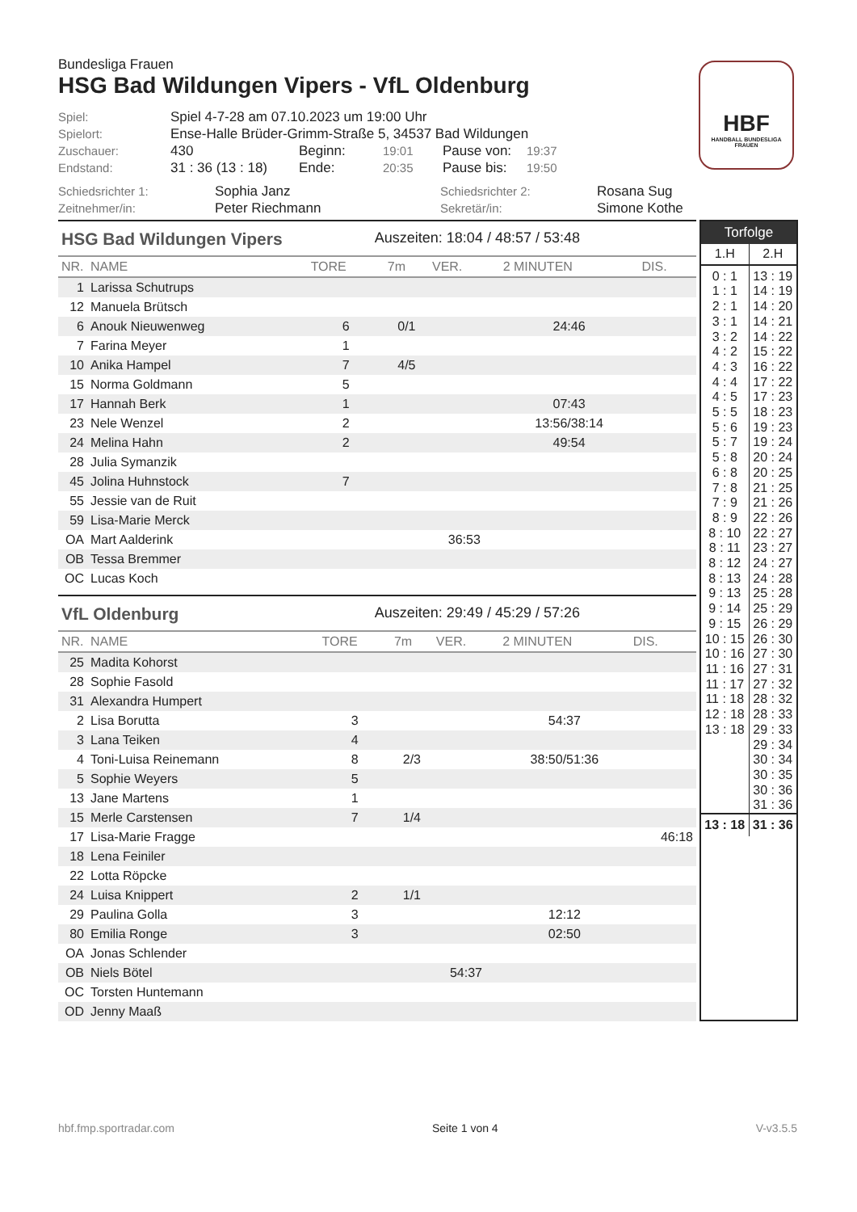HBF
HANDBALL BUNDESLIGA FRAUEN
Bundesliga Frauen
HSG Bad Wildungen Vipers - VfL Oldenburg
| Spiel: | Spiel 4-7-28 am 07.10.2023 um 19:00 Uhr | | | | |
| Spielort: | Ense-Halle Brüder-Grimm-Straße 5, 34537 Bad Wildungen | | | | |
| Zuschauer: | 430 | Beginn: | 19:01 | Pause von: | 19:37 |
| Endstand: | 31 : 36 (13 : 18) | Ende: | 20:35 | Pause bis: | 19:50 |
| Schiedsrichter 1: | Sophia Janz | Schiedsrichter 2: | Rosana Sug |
| Zeitnehmer/in: | Peter Riechmann | Sekretär/in: | Simone Kothe |
HSG Bad Wildungen Vipers Auszeiten: 18:04 / 48:57 / 53:48
| NR. | NAME | TORE | 7m | VER. | 2 MINUTEN | DIS. |
| --- | --- | --- | --- | --- | --- | --- |
| 1 | Larissa Schutrups | | | | | |
| 12 | Manuela Brütsch | | | | | |
| 6 | Anouk Nieuwenweg | 6 | 0/1 | | 24:46 | |
| 7 | Farina Meyer | 1 | | | | |
| 10 | Anika Hampel | 7 | 4/5 | | | |
| 15 | Norma Goldmann | 5 | | | | |
| 17 | Hannah Berk | 1 | | | 07:43 | |
| 23 | Nele Wenzel | 2 | | | 13:56/38:14 | |
| 24 | Melina Hahn | 2 | | | 49:54 | |
| 28 | Julia Symanzik | | | | | |
| 45 | Jolina Huhnstock | 7 | | | | |
| 55 | Jessie van de Ruit | | | | | |
| 59 | Lisa-Marie Merck | | | | | |
| OA | Mart Aalderink | | | 36:53 | | |
| OB | Tessa Bremmer | | | | | |
| OC | Lucas Koch | | | | | |
VfL Oldenburg Auszeiten: 29:49 / 45:29 / 57:26
| NR. | NAME | TORE | 7m | VER. | 2 MINUTEN | DIS. |
| --- | --- | --- | --- | --- | --- | --- |
| 25 | Madita Kohorst | | | | | |
| 28 | Sophie Fasold | | | | | |
| 31 | Alexandra Humpert | | | | | |
| 2 | Lisa Borutta | 3 | | | 54:37 | |
| 3 | Lana Teiken | 4 | | | | |
| 4 | Toni-Luisa Reinemann | 8 | 2/3 | | 38:50/51:36 | |
| 5 | Sophie Weyers | 5 | | | | |
| 13 | Jane Martens | 1 | | | | |
| 15 | Merle Carstensen | 7 | 1/4 | | | |
| 17 | Lisa-Marie Fragge | | | | | 46:18 |
| 18 | Lena Feiniler | | | | | |
| 22 | Lotta Röpcke | | | | | |
| 24 | Luisa Knippert | 2 | 1/1 | | | |
| 29 | Paulina Golla | 3 | | | 12:12 | |
| 80 | Emilia Ronge | 3 | | | 02:50 | |
| OA | Jonas Schlender | | | | | |
| OB | Niels Bötel | | | 54:37 | | |
| OC | Torsten Huntemann | | | | | |
| OD | Jenny Maaß | | | | | |
Torfolge
| 1.H | 2.H |
| 0 : 1 1 : 1 2 : 1 3 : 1 3 : 2 4 : 2 4 : 3 4 : 4 4 : 5 5 : 5 5 : 6 5 : 7 5 : 8 6 : 8 7 : 8 7 : 9 8 : 9 8 : 10 8 : 11 8 : 12 8 : 13 9 : 13 9 : 14 9 : 15 10 : 15 10 : 16 11 : 16 11 : 17 11 : 18 12 : 18 13 : 18 | 13 : 19 14 : 19 14 : 20 14 : 21 14 : 22 15 : 22 16 : 22 17 : 22 17 : 23 18 : 23 19 : 23 19 : 24 20 : 24 20 : 25 21 : 25 21 : 26 22 : 26 22 : 27 23 : 27 24 : 27 24 : 28 25 : 28 25 : 29 26 : 29 26 : 30 27 : 30 27 : 31 27 : 32 28 : 32 28 : 33 29 : 33 29 : 34 30 : 34 30 : 35 30 : 36 31 : 36 |
| 13 : 18 | 31 : 36 |
hbf.fmp.sportradar.com Seite 1 von 4 V-v3.5.5